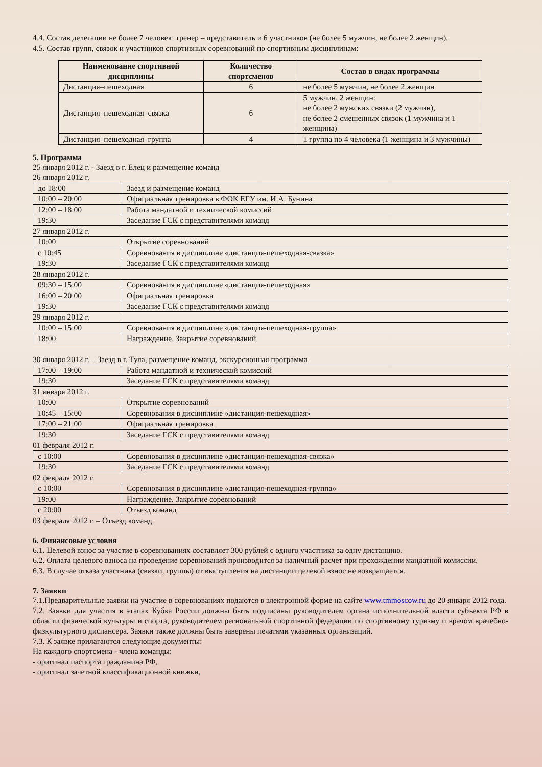4.4. Состав делегации не более 7 человек: тренер – представитель и 6 участников (не более 5 мужчин, не более 2 женщин).
4.5. Состав групп, связок и участников спортивных соревнований по спортивным дисциплинам:
| Наименование спортивной дисциплины | Количество спортсменов | Состав в видах программы |
| --- | --- | --- |
| Дистанция–пешеходная | 6 | не более 5 мужчин, не более 2 женщин |
| Дистанция–пешеходная–связка | 6 | 5 мужчин, 2 женщин: не более 2 мужских связки (2 мужчин), не более 2 смешенных связок (1 мужчина и 1 женщина) |
| Дистанция–пешеходная–группа | 4 | 1 группа по 4 человека (1 женщина и 3 мужчины) |
5. Программа
25 января 2012 г. - Заезд в г. Елец и размещение команд
26 января 2012 г.
| до 18:00 | Заезд и размещение команд |
| 10:00 – 20:00 | Официальная тренировка в ФОК ЕГУ им. И.А. Бунина |
| 12:00 – 18:00 | Работа мандатной и технической комиссий |
| 19:30 | Заседание ГСК с представителями команд |
27 января 2012 г.
| 10:00 | Открытие соревнований |
| с 10:45 | Соревнования в дисциплине «дистанция-пешеходная-связка» |
| 19:30 | Заседание ГСК с представителями команд |
28 января 2012 г.
| 09:30 – 15:00 | Соревнования в дисциплине «дистанция-пешеходная» |
| 16:00 – 20:00 | Официальная тренировка |
| 19:30 | Заседание ГСК с представителями команд |
29 января 2012 г.
| 10:00 – 15:00 | Соревнования в дисциплине «дистанция-пешеходная-группа» |
| 18:00 | Награждение. Закрытие соревнований |
30 января 2012 г. – Заезд в г. Тула, размещение команд, экскурсионная программа
| 17:00 – 19:00 | Работа мандатной и технической комиссий |
| 19:30 | Заседание ГСК с представителями команд |
31 января 2012 г.
| 10:00 | Открытие соревнований |
| 10:45 – 15:00 | Соревнования в дисциплине «дистанция-пешеходная» |
| 17:00 – 21:00 | Официальная тренировка |
| 19:30 | Заседание ГСК с представителями команд |
01 февраля 2012 г.
| с 10:00 | Соревнования в дисциплине «дистанция-пешеходная-связка» |
| 19:30 | Заседание ГСК с представителями команд |
02 февраля 2012 г.
| с 10:00 | Соревнования в дисциплине «дистанция-пешеходная-группа» |
| 19:00 | Награждение. Закрытие соревнований |
| с 20:00 | Отъезд команд |
03 февраля 2012 г. – Отъезд команд.
6. Финансовые условия
6.1. Целевой взнос за участие в соревнованиях составляет 300 рублей с одного участника за одну дистанцию.
6.2. Оплата целевого взноса на проведение соревнований производится за наличный расчет при прохождении мандатной комиссии.
6.3. В случае отказа участника (связки, группы) от выступления на дистанции целевой взнос не возвращается.
7. Заявки
7.1.Предварительные заявки на участие в соревнованиях подаются в электронной форме на сайте www.tmmoscow.ru до 20 января 2012 года.
7.2. Заявки для участия в этапах Кубка России должны быть подписаны руководителем органа исполнительной власти субъекта РФ в области физической культуры и спорта, руководителем региональной спортивной федерации по спортивному туризму и врачом врачебно-физкультурного диспансера. Заявки также должны быть заверены печатями указанных организаций.
7.3. К заявке прилагаются следующие документы:
На каждого спортсмена - члена команды:
- оригинал паспорта гражданина РФ,
- оригинал зачетной классификационной книжки,